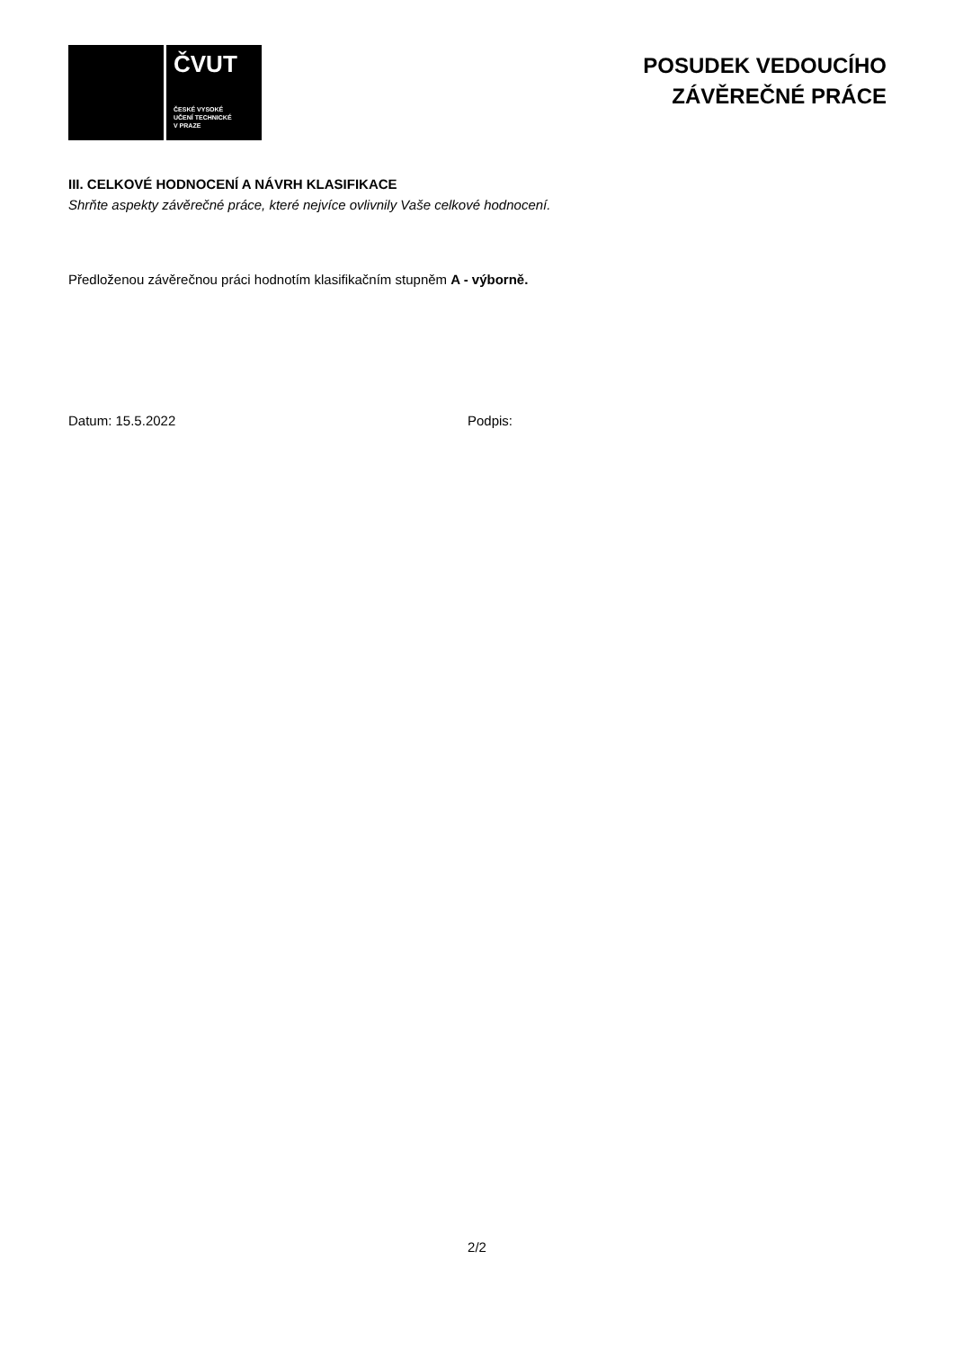ČVUT
ČESKÉ VYSOKÉ
UČENÍ TECHNICKÉ
V PRAZE
POSUDEK VEDOUCÍHO
ZÁVĚREČNÉ PRÁCE
III. CELKOVÉ HODNOCENÍ A NÁVRH KLASIFIKACE
Shrňte aspekty závěrečné práce, které nejvíce ovlivnily Vaše celkové hodnocení.
Předloženou závěrečnou práci hodnotím klasifikačním stupněm A - výborně.
Datum: 15.5.2022 Podpis:
2/2